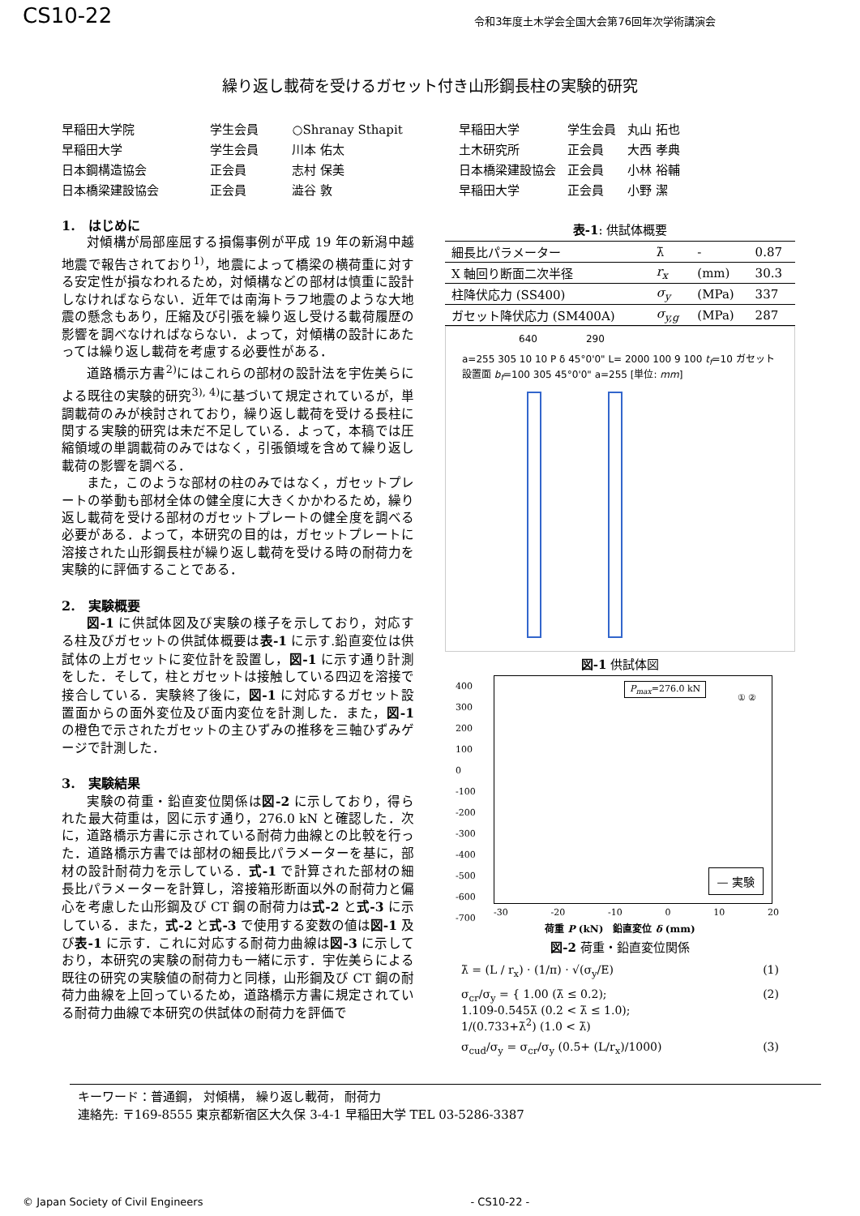CS10-22 令和3年度土木学会全国大会第76回年次学術講演会
繰り返し載荷を受けるガセット付き山形鋼長柱の実験的研究
| 早稲田大学院 | 学生会員 | ○Shranay Sthapit |
| 早稲田大学 | 学生会員 | 川本 佑太 |
| 日本鋼構造協会 | 正会員 | 志村 保美 |
| 日本橋梁建設協会 | 正会員 | 澁谷 敦 |
| 早稲田大学 | 学生会員 | 丸山 拓也 |
| 土木研究所 | 正会員 | 大西 孝典 |
| 日本橋梁建設協会 | 正会員 | 小林 裕輔 |
| 早稲田大学 | 正会員 | 小野 潔 |
1.　はじめに
対傾構が局部座屈する損傷事例が平成 19 年の新潟中越地震で報告されており<sup>1)</sup>，地震によって橋梁の横荷重に対する安定性が損なわれるため，対傾構などの部材は慎重に設計しなければならない．近年では南海トラフ地震のような大地震の懸念もあり，圧縮及び引張を繰り返し受ける載荷履歴の影響を調べなければならない．よって，対傾構の設計にあたっては繰り返し載荷を考慮する必要性がある．
道路橋示方書<sup>2)</sup>にはこれらの部材の設計法を宇佐美らによる既往の実験的研究<sup>3), 4)</sup>に基づいて規定されているが，単調載荷のみが検討されており，繰り返し載荷を受ける長柱に関する実験的研究は未だ不足している．よって，本稿では圧縮領域の単調載荷のみではなく，引張領域を含めて繰り返し載荷の影響を調べる．
また，このような部材の柱のみではなく，ガセットプレートの挙動も部材全体の健全度に大きくかかわるため，繰り返し載荷を受ける部材のガセットプレートの健全度を調べる必要がある．よって，本研究の目的は，ガセットプレートに溶接された山形鋼長柱が繰り返し載荷を受ける時の耐荷力を実験的に評価することである．
2.　実験概要
図-1 に供試体図及び実験の様子を示しており，対応する柱及びガセットの供試体概要は表-1 に示す.鉛直変位は供試体の上ガセットに変位計を設置し，図-1 に示す通り計測をした．そして，柱とガセットは接触している四辺を溶接で接合している．実験終了後に，図-1 に対応するガセット設置面からの面外変位及び面内変位を計測した．また，図-1 の橙色で示されたガセットの主ひずみの推移を三軸ひずみゲージで計測した．
3.　実験結果
実験の荷重・鉛直変位関係は図-2 に示しており，得られた最大荷重は，図に示す通り，276.0 kN と確認した．次に，道路橋示方書に示されている耐荷力曲線との比較を行った．道路橋示方書では部材の細長比パラメーターを基に，部材の設計耐荷力を示している．式-1 で計算された部材の細長比パラメーターを計算し，溶接箱形断面以外の耐荷力と偏心を考慮した山形鋼及び CT 鋼の耐荷力は式-2 と式-3 に示している．また，式-2 と式-3 で使用する変数の値は図-1 及び表-1 に示す．これに対応する耐荷力曲線は図-3 に示しており，本研究の実験の耐荷力も一緒に示す．宇佐美らによる既往の研究の実験値の耐荷力と同様，山形鋼及び CT 鋼の耐荷力曲線を上回っているため，道路橋示方書に規定されている耐荷力曲線で本研究の供試体の耐荷力を評価で
表-1: 供試体概要
| 細長比パラメーター | λ̄ | - | 0.87 |
| X 軸回り断面二次半径 | r<sub>x</sub> | (mm) | 30.3 |
| 柱降伏応力 (SS400) | σ<sub>y</sub> | (MPa) | 337 |
| ガセット降伏応力 (SM400A) | σ<sub>y,g</sub> | (MPa) | 287 |
640 290
a=255 305 10 10 P δ 45°0'0" L= 2000 100 9 100 t<sub>f</sub>=10 ガセット設置面 b<sub>f</sub>=100 305 45°0'0" a=255 [単位: mm]
図-1 供試体図
P<sub>max</sub>=276.0 kN
400
300
200
100
0
-100
-200
-300
-400
-500
-600
-700
— 実験
① ②
-30 -20 -10 0 10 20
荷重 P (kN)　鉛直変位 δ (mm)
図-2 荷重・鉛直変位関係
λ̄ = (L / r<sub>x</sub>) · (1/π) · √(σ<sub>y</sub>/E) (1)
σ<sub>cr</sub>/σ<sub>y</sub> = { 1.00 (λ̄ ≤ 0.2);
1.109-0.545λ̄ (0.2 < λ̄ ≤ 1.0);
1/(0.733+λ̄<sup>2</sup>) (1.0 < λ̄) (2)
σ<sub>cud</sub>/σ<sub>y</sub> = σ<sub>cr</sub>/σ<sub>y</sub> (0.5+ (L/r<sub>x</sub>)/1000) (3)
キーワード：普通鋼， 対傾構， 繰り返し載荷， 耐荷力
連絡先: 〒169-8555 東京都新宿区大久保 3-4-1 早稲田大学 TEL 03-5286-3387
© Japan Society of Civil Engineers - CS10-22 -